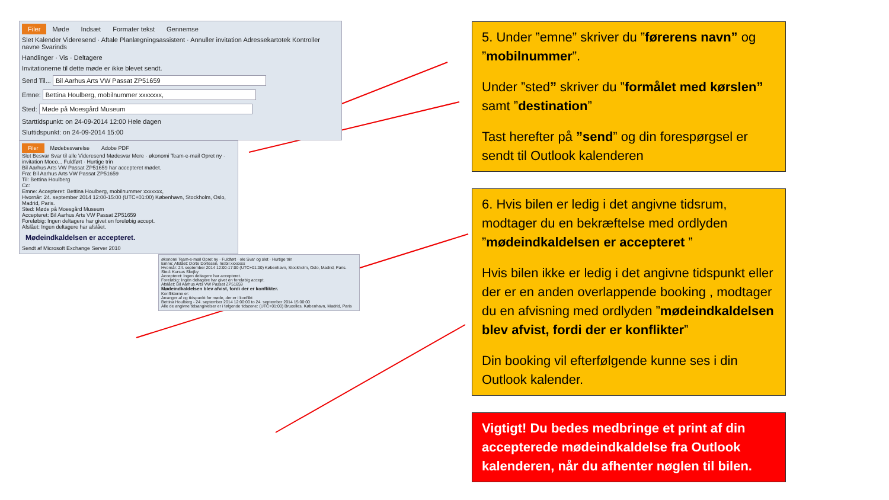Filer Møde Indsæt Formater tekst Gennemse
Slet Kalender Videresend · Aftale Planlægningsassistent · Annuller invitation Adressekartotek Kontroller navne Svarinds
Handlinger · Vis · Deltagere
Invitationerne til dette møde er ikke blevet sendt.
Send Til... Bil Aarhus Arts VW Passat ZP51659
Emne: Bettina Houlberg, mobilnummer xxxxxxx,
Sted: Møde på Moesgård Museum
Starttidspunkt: on 24-09-2014 12:00 Hele dagen
Sluttidspunkt: on 24-09-2014 15:00
Filer Mødebesvarelse Adobe PDF
Slet Besvar Svar til alle Videresend Mødesvar Mere · økonomi Team-e-mail Opret ny · invitation Moeo... Fuldført · Hurtige trin
Bil Aarhus Arts VW Passat ZP51659 har accepteret mødet.
Fra: Bil Aarhus Arts VW Passat ZP51659
Til: Bettina Houlberg
Cc:
Emne: Accepteret: Bettina Houlberg, mobilnummer xxxxxxx,
Hvornår: 24. september 2014 12:00-15:00 (UTC+01:00) København, Stockholm, Oslo, Madrid, Paris.
Sted: Møde på Moesgård Museum
Accepteret: Bil Aarhus Arts VW Passat ZP51659
Foreløbig: Ingen deltagere har givet en foreløbig accept.
Afslået: Ingen deltagere har afslået.
Mødeindkaldelsen er accepteret.
Sendt af Microsoft Exchange Server 2010
økonomi Team-e-mail Opret ny · Fuldført · ole Svar og slet · Hurtige trin
Emne: Afslået: Dorte Dortesen, mobil xxxxxxx
Hvornår: 24. september 2014 12:00-17:00 (UTC+01:00) København, Stockholm, Oslo, Madrid, Paris.
Sted: Kursus Skejby
Accepteret: Ingen deltagere har accepteret.
Foreløbig: Ingen deltagere har givet en foreløbig accept.
Afslået: Bil Aarhus Arts VW Passat ZP51659
Mødeindkaldelsen blev afvist, fordi der er konflikter.
Konflikterne er:
Arranger af og tidspunkt for møde, der er i konflikt
Bettina Houlberg - 24. september 2014 12:00:00 to 24. september 2014 15:00:00
Alle de angivne tidsangivelser er i følgende tidszone: (UTC+01:00) Bruxelles, København, Madrid, Paris
5. Under ”emne” skriver du ”førerens navn” og ”mobilnummer”.
Under ”sted” skriver du ”formålet med kørslen” samt ”destination”
Tast herefter på ”send” og din forespørgsel er sendt til Outlook kalenderen
6. Hvis bilen er ledig i det angivne tidsrum, modtager du en bekræftelse med ordlyden ”mødeindkaldelsen er accepteret ”
Hvis bilen ikke er ledig i det angivne tidspunkt eller der er en anden overlappende booking , modtager du en afvisning med ordlyden ”mødeindkaldelsen blev afvist, fordi der er konflikter”
Din booking vil efterfølgende kunne ses i din Outlook kalender.
Vigtigt! Du bedes medbringe et print af din accepterede mødeindkaldelse fra Outlook kalenderen, når du afhenter nøglen til bilen.